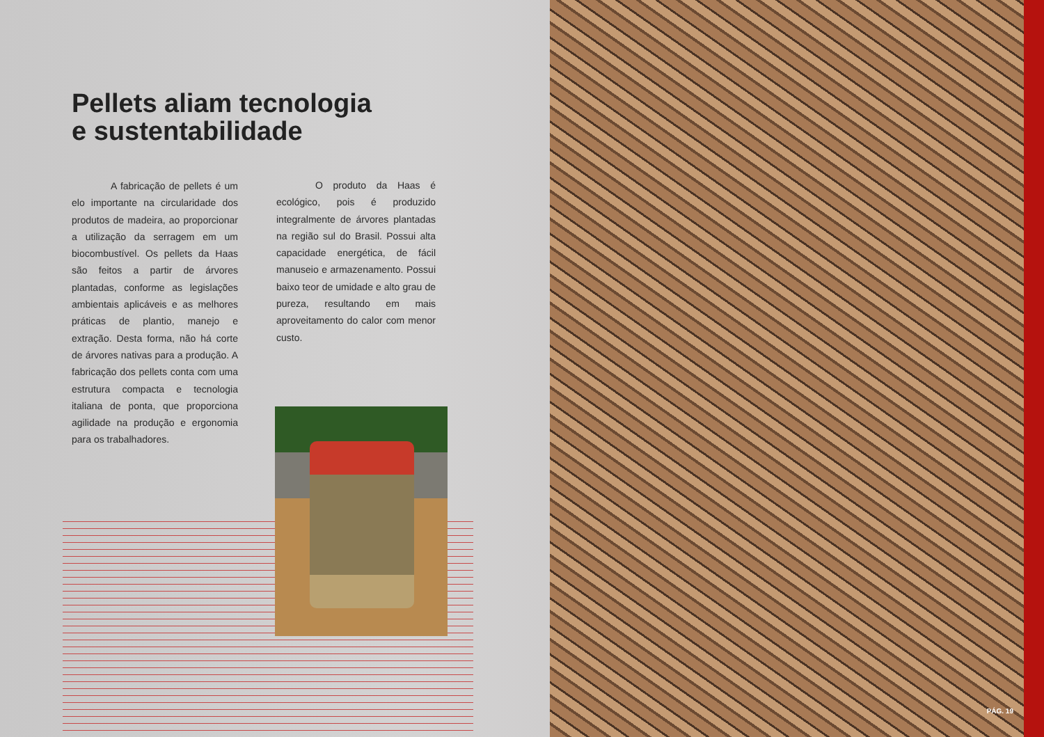Pellets aliam tecnologia
e sustentabilidade
    A fabricação de pellets é um elo importante na circularidade dos produtos de madeira, ao proporcionar a utilização da serragem em um biocombustível. Os pellets da Haas são feitos a partir de árvores plantadas, conforme as legislações ambientais aplicáveis e as melhores práticas de plantio, manejo e extração. Desta forma, não há corte de árvores nativas para a produção. A fabricação dos pellets conta com uma estrutura compacta e tecnologia italiana de ponta, que proporciona agilidade na produção e ergonomia para os trabalhadores.
    O produto da Haas é ecológico, pois é produzido integralmente de árvores plantadas na região sul do Brasil. Possui alta capacidade energética, de fácil manuseio e armazenamento. Possui baixo teor de umidade e alto grau de pureza, resultando em mais aproveitamento do calor com menor custo.
PÁG. 19